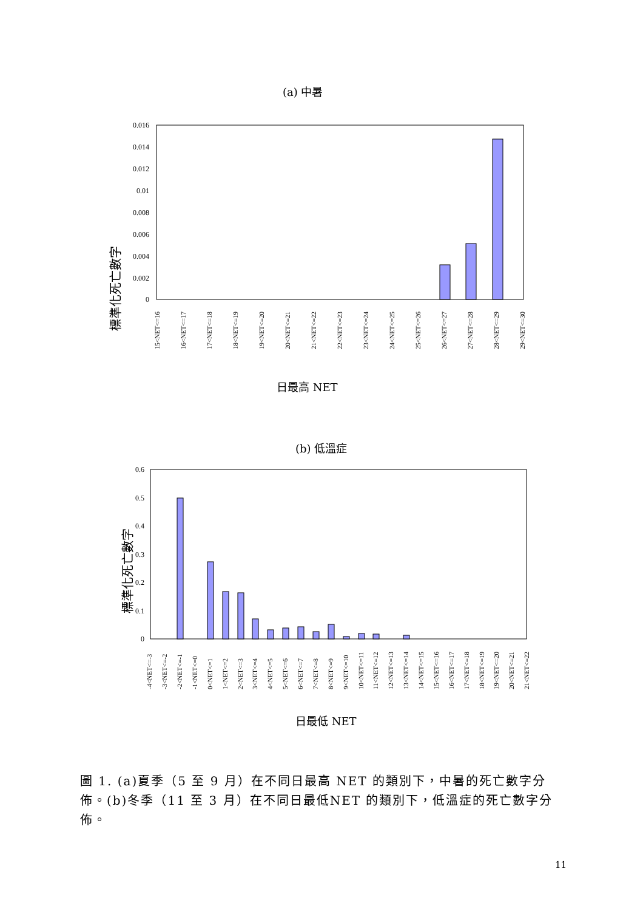(a) 中暑
0.016
0.014
0.012
0.01
0.008
0.006
0.004
0.002
0
標準化死亡數字
15<NET<=16
16<NET<=17
17<NET<=18
18<NET<=19
19<NET<=20
20<NET<=21
21<NET<=22
22<NET<=23
23<NET<=24
24<NET<=25
25<NET<=26
26<NET<=27
27<NET<=28
28<NET<=29
29<NET<=30
日最高 NET
(b) 低溫症
0.6
0.5
0.4
0.3
0.2
0.1
0
標準化死亡數字
-4<NET<=-3
-3<NET<=-2
-2<NET<=-1
-1<NET<=0
0<NET<=1
1<NET<=2
2<NET<=3
3<NET<=4
4<NET<=5
5<NET<=6
6<NET<=7
7<NET<=8
8<NET<=9
9<NET<=10
10<NET<=11
11<NET<=12
12<NET<=13
13<NET<=14
14<NET<=15
15<NET<=16
16<NET<=17
17<NET<=18
18<NET<=19
19<NET<=20
20<NET<=21
21<NET<=22
日最低 NET
圖 1. (a)夏季（5 至 9 月）在不同日最高 NET 的類別下，中暑的死亡數字分佈。(b)冬季（11 至 3 月）在不同日最低NET 的類別下，低溫症的死亡數字分佈。
11